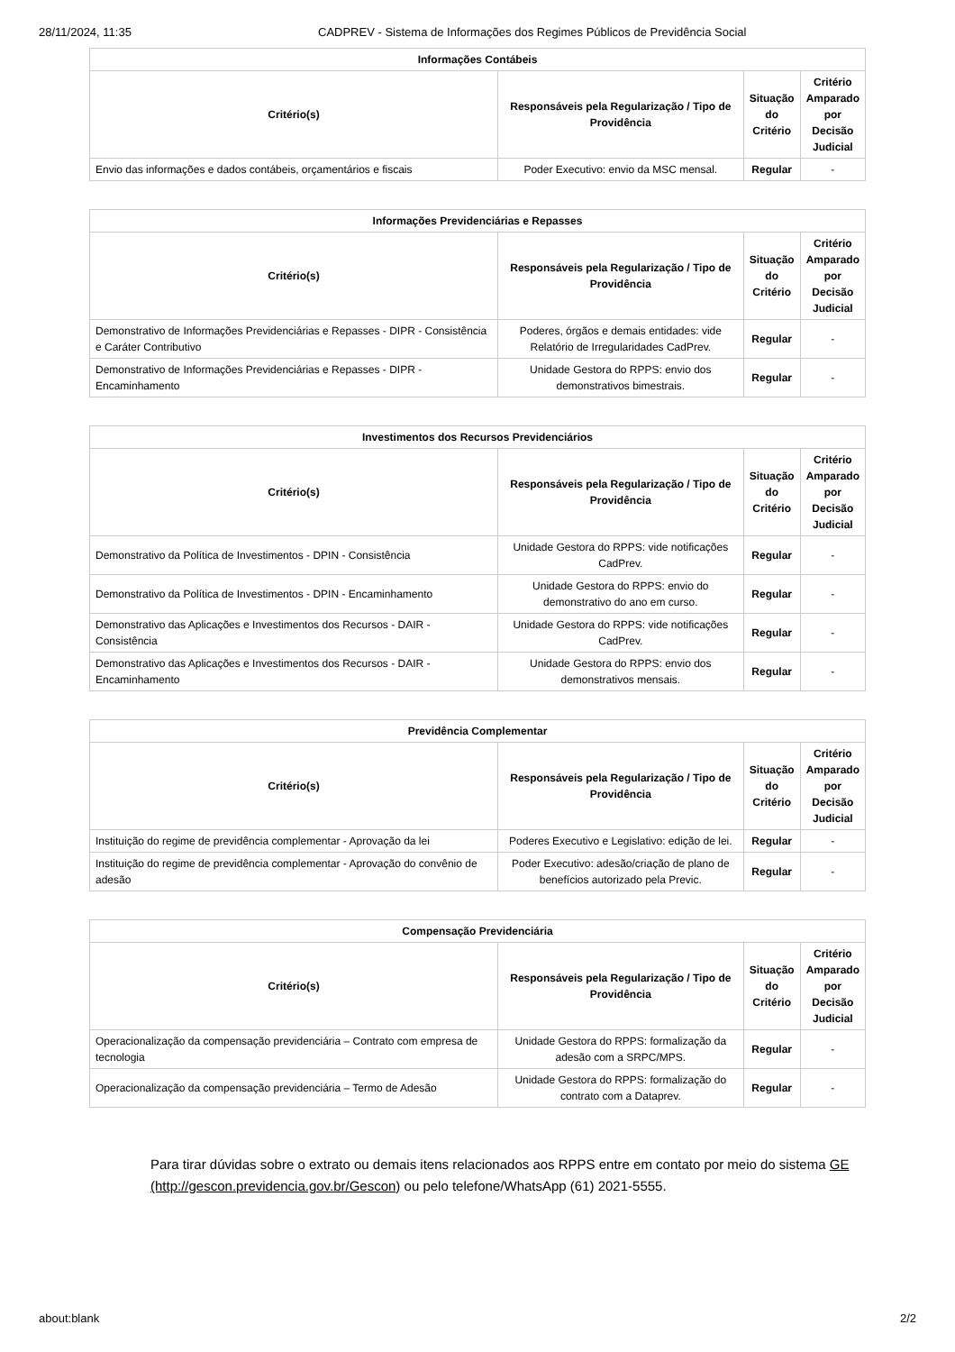28/11/2024, 11:35 CADPREV - Sistema de Informações dos Regimes Públicos de Previdência Social
| Informações Contábeis | | | |
| --- | --- | --- | --- |
| Critério(s) | Responsáveis pela Regularização / Tipo de Providência | Situação do Critério | Critério Amparado por Decisão Judicial |
| Envio das informações e dados contábeis, orçamentários e fiscais | Poder Executivo: envio da MSC mensal. | Regular | - |
| Informações Previdenciárias e Repasses | | | |
| --- | --- | --- | --- |
| Critério(s) | Responsáveis pela Regularização / Tipo de Providência | Situação do Critério | Critério Amparado por Decisão Judicial |
| Demonstrativo de Informações Previdenciárias e Repasses - DIPR - Consistência e Caráter Contributivo | Poderes, órgãos e demais entidades: vide Relatório de Irregularidades CadPrev. | Regular | - |
| Demonstrativo de Informações Previdenciárias e Repasses - DIPR - Encaminhamento | Unidade Gestora do RPPS: envio dos demonstrativos bimestrais. | Regular | - |
| Investimentos dos Recursos Previdenciários | | | |
| --- | --- | --- | --- |
| Critério(s) | Responsáveis pela Regularização / Tipo de Providência | Situação do Critério | Critério Amparado por Decisão Judicial |
| Demonstrativo da Política de Investimentos - DPIN - Consistência | Unidade Gestora do RPPS: vide notificações CadPrev. | Regular | - |
| Demonstrativo da Política de Investimentos - DPIN - Encaminhamento | Unidade Gestora do RPPS: envio do demonstrativo do ano em curso. | Regular | - |
| Demonstrativo das Aplicações e Investimentos dos Recursos - DAIR - Consistência | Unidade Gestora do RPPS: vide notificações CadPrev. | Regular | - |
| Demonstrativo das Aplicações e Investimentos dos Recursos - DAIR - Encaminhamento | Unidade Gestora do RPPS: envio dos demonstrativos mensais. | Regular | - |
| Previdência Complementar | | | |
| --- | --- | --- | --- |
| Critério(s) | Responsáveis pela Regularização / Tipo de Providência | Situação do Critério | Critério Amparado por Decisão Judicial |
| Instituição do regime de previdência complementar - Aprovação da lei | Poderes Executivo e Legislativo: edição de lei. | Regular | - |
| Instituição do regime de previdência complementar - Aprovação do convênio de adesão | Poder Executivo: adesão/criação de plano de benefícios autorizado pela Previc. | Regular | - |
| Compensação Previdenciária | | | |
| --- | --- | --- | --- |
| Critério(s) | Responsáveis pela Regularização / Tipo de Providência | Situação do Critério | Critério Amparado por Decisão Judicial |
| Operacionalização da compensação previdenciária – Contrato com empresa de tecnologia | Unidade Gestora do RPPS: formalização da adesão com a SRPC/MPS. | Regular | - |
| Operacionalização da compensação previdenciária – Termo de Adesão | Unidade Gestora do RPPS: formalização do contrato com a Dataprev. | Regular | - |
Para tirar dúvidas sobre o extrato ou demais itens relacionados aos RPPS entre em contato por meio do sistema GE
(http://gescon.previdencia.gov.br/Gescon) ou pelo telefone/WhatsApp (61) 2021-5555.
about:blank 2/2